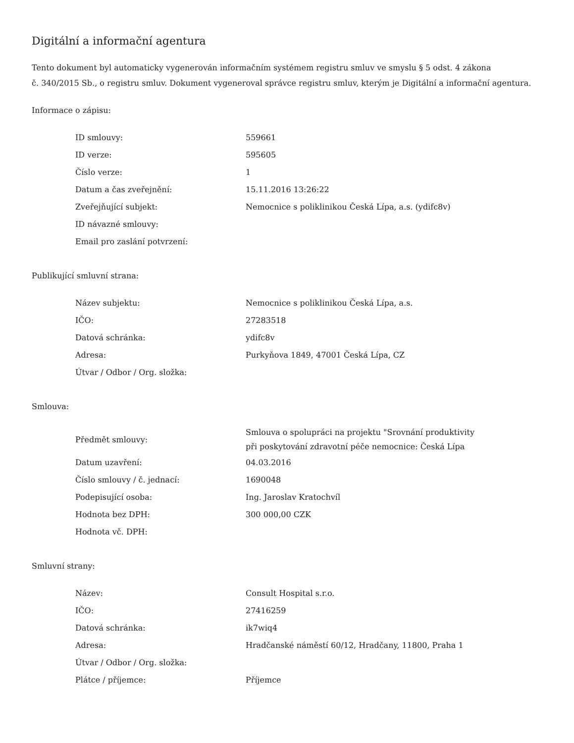Digitální a informační agentura
Tento dokument byl automaticky vygenerován informačním systémem registru smluv ve smyslu § 5 odst. 4 zákona
č. 340/2015 Sb., o registru smluv. Dokument vygeneroval správce registru smluv, kterým je Digitální a informační agentura.
Informace o zápisu:
| ID smlouvy: | 559661 |
| ID verze: | 595605 |
| Číslo verze: | 1 |
| Datum a čas zveřejnění: | 15.11.2016 13:26:22 |
| Zveřejňující subjekt: | Nemocnice s poliklinikou Česká Lípa, a.s. (ydifc8v) |
| ID návazné smlouvy: | |
| Email pro zaslání potvrzení: | |
Publikující smluvní strana:
| Název subjektu: | Nemocnice s poliklinikou Česká Lípa, a.s. |
| IČO: | 27283518 |
| Datová schránka: | ydifc8v |
| Adresa: | Purkyňova 1849, 47001 Česká Lípa, CZ |
| Útvar / Odbor / Org. složka: | |
Smlouva:
| Předmět smlouvy: | Smlouva o spolupráci na projektu "Srovnání produktivity při poskytování zdravotní péče nemocnice: Česká Lípa |
| Datum uzavření: | 04.03.2016 |
| Číslo smlouvy / č. jednací: | 1690048 |
| Podepisující osoba: | Ing. Jaroslav Kratochvíl |
| Hodnota bez DPH: | 300 000,00 CZK |
| Hodnota vč. DPH: | |
Smluvní strany:
| Název: | Consult Hospital s.r.o. |
| IČO: | 27416259 |
| Datová schránka: | ik7wiq4 |
| Adresa: | Hradčanské náměstí 60/12, Hradčany, 11800, Praha 1 |
| Útvar / Odbor / Org. složka: | |
| Plátce / příjemce: | Příjemce |